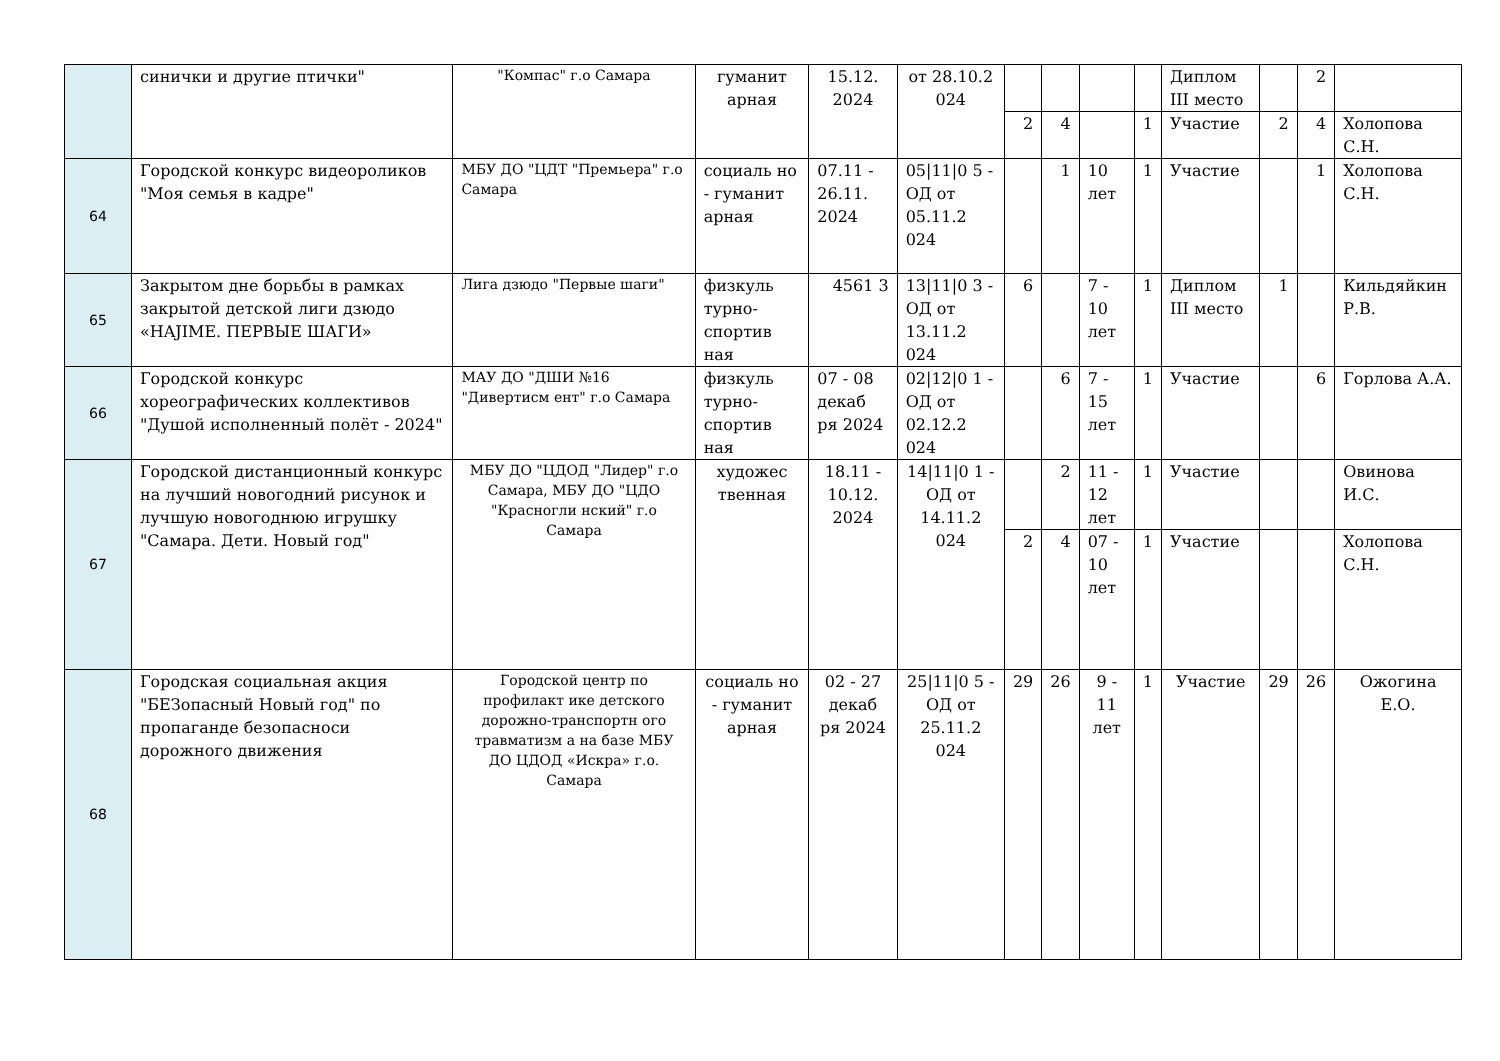| | синички и другие птички" | "Компас" г.о Самара | гуманит арная | 15.12. 2024 | от 28.10.2 024 | | | | | Диплом III место | | 2 | |
| | | | | | | 2 | 4 | | 1 | Участие | 2 | 4 | Холопова С.Н. |
| 64 | Городской конкурс видеороликов "Моя семья в кадре" | МБУ ДО "ЦДТ "Премьера" г.о Самара | социаль но - гуманит арная | 07.11 - 26.11. 2024 | 05/11/0 5 - ОД от 05.11.2 024 | | 1 | 10 лет | 1 | Участие | | 1 | Холопова С.Н. |
| 65 | Закрытом дне борьбы в рамках закрытой детской лиги дзюдо «HAJIME. ПЕРВЫЕ ШАГИ» | Лига дзюдо "Первые шаги" | физкуль турно-спортив ная | 4561 3 | 13/11/0 3 - ОД от 13.11.2 024 | 6 | | 7 - 10 лет | 1 | Диплом III место | 1 | | Кильдяйкин Р.В. |
| 66 | Городской конкурс хореографических коллективов "Душой исполненный полёт - 2024" | МАУ ДО "ДШИ №16 "Дивертисм ент" г.о Самара | физкуль турно-спортив ная | 07 - 08 декаб ря 2024 | 02/12/0 1 - ОД от 02.12.2 024 | | 6 | 7 - 15 лет | 1 | Участие | | 6 | Горлова А.А. |
| 67 | Городской дистанционный конкурс на лучший новогодний рисунок и лучшую новогоднюю игрушку "Самара. Дети. Новый год" | МБУ ДО "ЦДОД "Лидер" г.о Самара, МБУ ДО "ЦДО "Красногли нский" г.о Самара | художес твенная | 18.11 - 10.12. 2024 | 14/11/0 1 - ОД от 14.11.2 024 | | 2 | 11 - 12 лет | 1 | Участие | | | Овинова И.С. |
| | | | | | | 2 | 4 | 07 - 10 лет | 1 | Участие | | | Холопова С.Н. |
| 68 | Городская социальная акция "БЕЗопасный Новый год" по пропаганде безопасноси дорожного движения | Городской центр по профилакт ике детского дорожно-транспортн ого травматизм а на базе МБУ ДО ЦДОД «Искра» г.о. Самара | социаль но - гуманит арная | 02 - 27 декаб ря 2024 | 25/11/0 5 - ОД от 25.11.2 024 | 29 | 26 | 9 - 11 лет | 1 | Участие | 29 | 26 | Ожогина Е.О. |